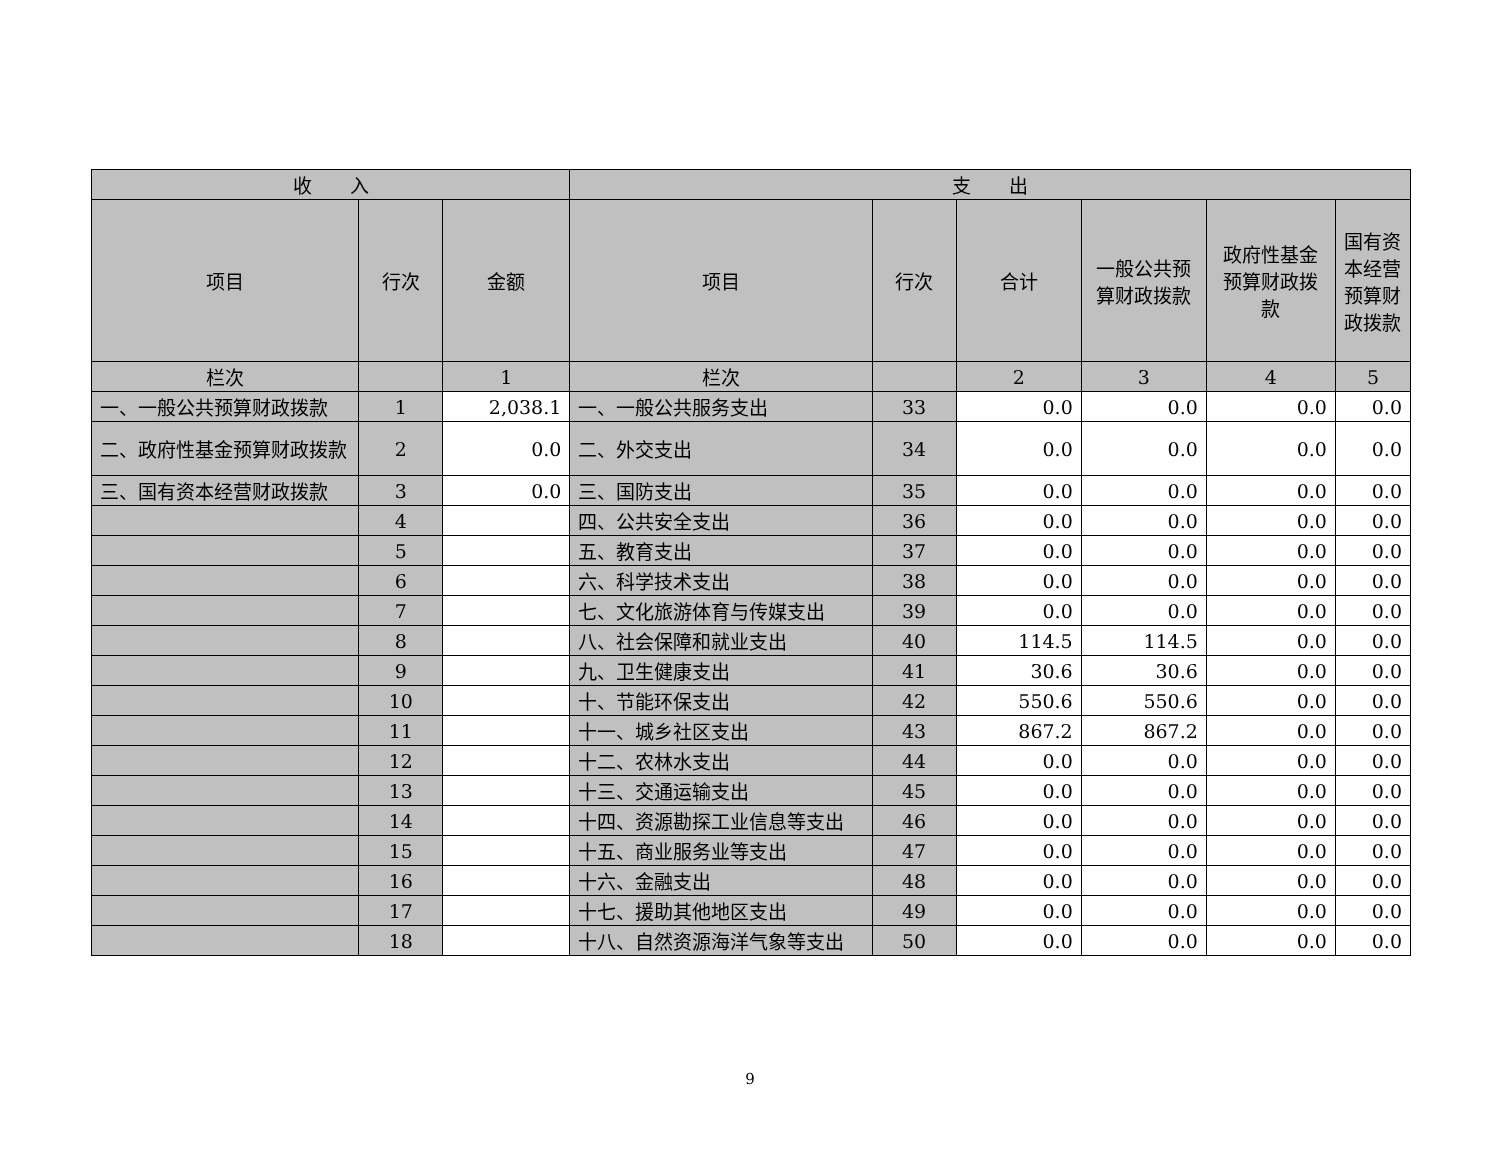| 收 入 | | | 支 出 | | | | | |
| --- | --- | --- | --- | --- | --- | --- | --- | --- |
| 项目 | 行次 | 金额 | 项目 | 行次 | 合计 | 一般公共预算财政拨款 | 政府性基金预算财政拨款 | 国有资本经营预算财政拨款 |
| 栏次 | | 1 | 栏次 | | 2 | 3 | 4 | 5 |
| 一、一般公共预算财政拨款 | 1 | 2,038.1 | 一、一般公共服务支出 | 33 | 0.0 | 0.0 | 0.0 | 0.0 |
| 二、政府性基金预算财政拨款 | 2 | 0.0 | 二、外交支出 | 34 | 0.0 | 0.0 | 0.0 | 0.0 |
| 三、国有资本经营财政拨款 | 3 | 0.0 | 三、国防支出 | 35 | 0.0 | 0.0 | 0.0 | 0.0 |
| | 4 | | 四、公共安全支出 | 36 | 0.0 | 0.0 | 0.0 | 0.0 |
| | 5 | | 五、教育支出 | 37 | 0.0 | 0.0 | 0.0 | 0.0 |
| | 6 | | 六、科学技术支出 | 38 | 0.0 | 0.0 | 0.0 | 0.0 |
| | 7 | | 七、文化旅游体育与传媒支出 | 39 | 0.0 | 0.0 | 0.0 | 0.0 |
| | 8 | | 八、社会保障和就业支出 | 40 | 114.5 | 114.5 | 0.0 | 0.0 |
| | 9 | | 九、卫生健康支出 | 41 | 30.6 | 30.6 | 0.0 | 0.0 |
| | 10 | | 十、节能环保支出 | 42 | 550.6 | 550.6 | 0.0 | 0.0 |
| | 11 | | 十一、城乡社区支出 | 43 | 867.2 | 867.2 | 0.0 | 0.0 |
| | 12 | | 十二、农林水支出 | 44 | 0.0 | 0.0 | 0.0 | 0.0 |
| | 13 | | 十三、交通运输支出 | 45 | 0.0 | 0.0 | 0.0 | 0.0 |
| | 14 | | 十四、资源勘探工业信息等支出 | 46 | 0.0 | 0.0 | 0.0 | 0.0 |
| | 15 | | 十五、商业服务业等支出 | 47 | 0.0 | 0.0 | 0.0 | 0.0 |
| | 16 | | 十六、金融支出 | 48 | 0.0 | 0.0 | 0.0 | 0.0 |
| | 17 | | 十七、援助其他地区支出 | 49 | 0.0 | 0.0 | 0.0 | 0.0 |
| | 18 | | 十八、自然资源海洋气象等支出 | 50 | 0.0 | 0.0 | 0.0 | 0.0 |
9